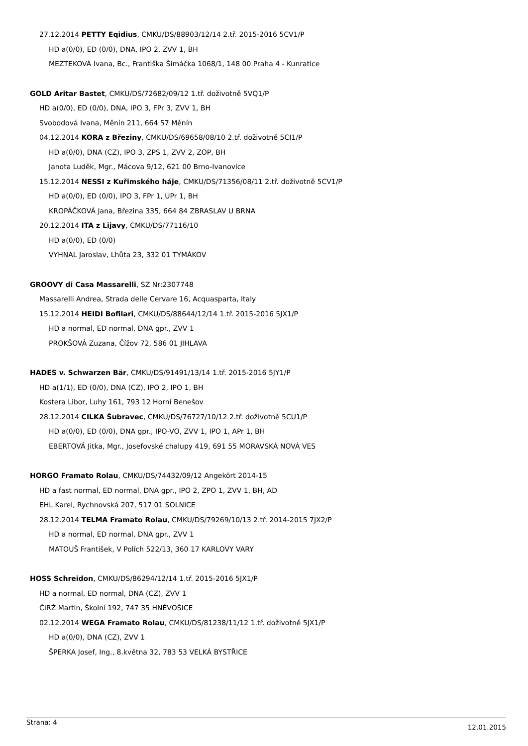27.12.2014 PETTY Eqidius, CMKU/DS/88903/12/14 2.tř. 2015-2016 5CV1/P
HD a(0/0), ED (0/0), DNA, IPO 2, ZVV 1, BH
MEZTEKOVÁ Ivana, Bc., Františka Šimáčka 1068/1, 148 00 Praha 4 - Kunratice
GOLD Aritar Bastet, CMKU/DS/72682/09/12 1.tř. doživotně 5VQ1/P
HD a(0/0), ED (0/0), DNA, IPO 3, FPr 3, ZVV 1, BH
Svobodová Ivana, Měnín 211, 664 57 Měnín
04.12.2014 KORA z Březiny, CMKU/DS/69658/08/10 2.tř. doživotně 5CI1/P
HD a(0/0), DNA (CZ), IPO 3, ZPS 1, ZVV 2, ZOP, BH
Janota Luděk, Mgr., Mácova 9/12, 621 00 Brno-Ivanovice
15.12.2014 NESSI z Kuřimského háje, CMKU/DS/71356/08/11 2.tř. doživotně 5CV1/P
HD a(0/0), ED (0/0), IPO 3, FPr 1, UPr 1, BH
KROPÁČKOVÁ Jana, Březina 335, 664 84 ZBRASLAV U BRNA
20.12.2014 ITA z Lijavy, CMKU/DS/77116/10
HD a(0/0), ED (0/0)
VYHNAL Jaroslav, Lhůta 23, 332 01 TYMÁKOV
GROOVY di Casa Massarelli, SZ Nr:2307748
Massarelli Andrea, Strada delle Cervare 16, Acquasparta, Italy
15.12.2014 HEIDI Bofilari, CMKU/DS/88644/12/14 1.tř. 2015-2016 5JX1/P
HD a normal, ED normal, DNA gpr., ZVV 1
PROKŠOVÁ Zuzana, Čížov 72, 586 01 JIHLAVA
HADES v. Schwarzen Bär, CMKU/DS/91491/13/14 1.tř. 2015-2016 5JY1/P
HD a(1/1), ED (0/0), DNA (CZ), IPO 2, IPO 1, BH
Kostera Libor, Luhy 161, 793 12 Horní Benešov
28.12.2014 CILKA Šubravec, CMKU/DS/76727/10/12 2.tř. doživotně 5CU1/P
HD a(0/0), ED (0/0), DNA gpr., IPO-VO, ZVV 1, IPO 1, APr 1, BH
EBERTOVÁ Jitka, Mgr., Josefovské chalupy 419, 691 55 MORAVSKÁ NOVÁ VES
HORGO Framato Rolau, CMKU/DS/74432/09/12 Angekört 2014-15
HD a fast normal, ED normal, DNA gpr., IPO 2, ZPO 1, ZVV 1, BH, AD
EHL Karel, Rychnovská 207, 517 01 SOLNICE
28.12.2014 TELMA Framato Rolau, CMKU/DS/79269/10/13 2.tř. 2014-2015 7JX2/P
HD a normal, ED normal, DNA gpr., ZVV 1
MATOUŠ František, V Polích 522/13, 360 17 KARLOVY VARY
HOSS Schreidon, CMKU/DS/86294/12/14 1.tř. 2015-2016 5JX1/P
HD a normal, ED normal, DNA (CZ), ZVV 1
ČIRŽ Martin, Školní 192, 747 35 HNĚVOŠICE
02.12.2014 WEGA Framato Rolau, CMKU/DS/81238/11/12 1.tř. doživotně 5JX1/P
HD a(0/0), DNA (CZ), ZVV 1
ŠPERKA Josef, Ing., 8.května 32, 783 53 VELKÁ BYSTŘICE
Strana: 4 12.01.2015